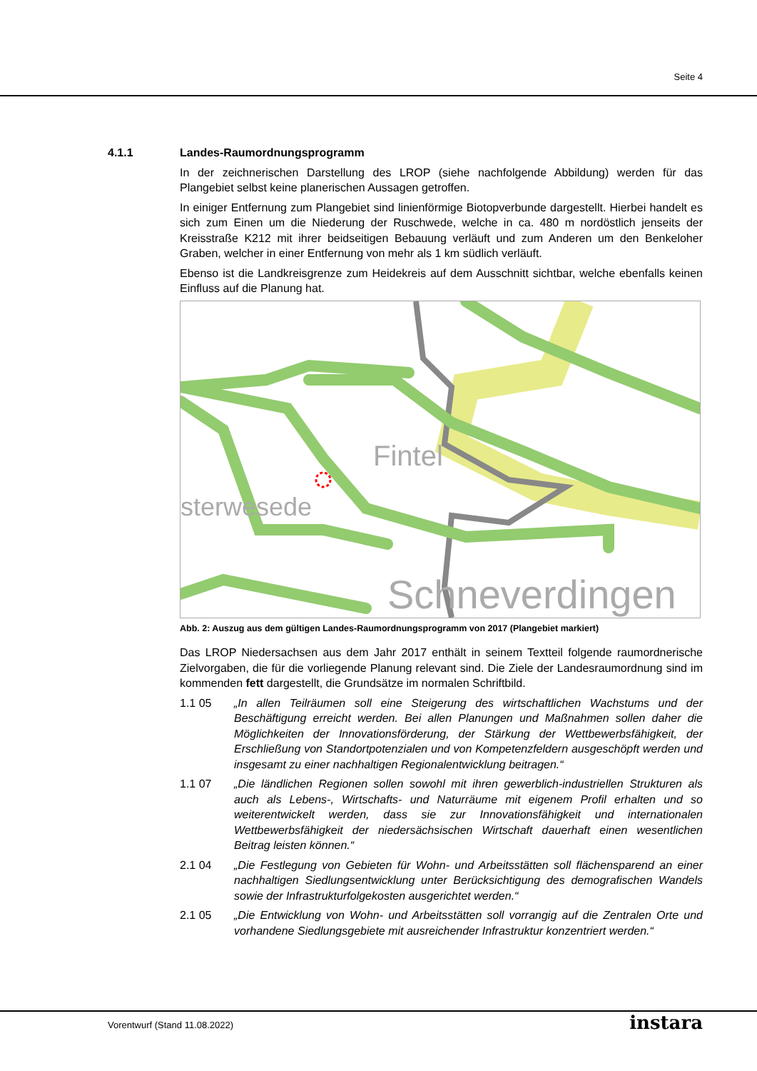Seite 4
4.1.1 Landes-Raumordnungsprogramm
In der zeichnerischen Darstellung des LROP (siehe nachfolgende Abbildung) werden für das Plangebiet selbst keine planerischen Aussagen getroffen.
In einiger Entfernung zum Plangebiet sind linienförmige Biotopverbunde dargestellt. Hierbei handelt es sich zum Einen um die Niederung der Ruschwede, welche in ca. 480 m nordöstlich jenseits der Kreisstraße K212 mit ihrer beidseitigen Bebauung verläuft und zum Anderen um den Benkeloher Graben, welcher in einer Entfernung von mehr als 1 km südlich verläuft.
Ebenso ist die Landkreisgrenze zum Heidekreis auf dem Ausschnitt sichtbar, welche ebenfalls keinen Einfluss auf die Planung hat.
Fintel
Schneverdingen
sterwesede
Abb. 2: Auszug aus dem gültigen Landes-Raumordnungsprogramm von 2017 (Plangebiet markiert)
Das LROP Niedersachsen aus dem Jahr 2017 enthält in seinem Textteil folgende raumordnerische Zielvorgaben, die für die vorliegende Planung relevant sind. Die Ziele der Landesraumordnung sind im kommenden fett dargestellt, die Grundsätze im normalen Schriftbild.
1.1 05 „In allen Teilräumen soll eine Steigerung des wirtschaftlichen Wachstums und der Beschäftigung erreicht werden. Bei allen Planungen und Maßnahmen sollen daher die Möglichkeiten der Innovationsförderung, der Stärkung der Wettbewerbsfähigkeit, der Erschließung von Standortpotenzialen und von Kompetenzfeldern ausgeschöpft werden und insgesamt zu einer nachhaltigen Regionalentwicklung beitragen.“
1.1 07 „Die ländlichen Regionen sollen sowohl mit ihren gewerblich-industriellen Strukturen als auch als Lebens-, Wirtschafts- und Naturräume mit eigenem Profil erhalten und so weiterentwickelt werden, dass sie zur Innovationsfähigkeit und internationalen Wettbewerbsfähigkeit der niedersächsischen Wirtschaft dauerhaft einen wesentlichen Beitrag leisten können.“
2.1 04 „Die Festlegung von Gebieten für Wohn- und Arbeitsstätten soll flächensparend an einer nachhaltigen Siedlungsentwicklung unter Berücksichtigung des demografischen Wandels sowie der Infrastrukturfolgekosten ausgerichtet werden.“
2.1 05 „Die Entwicklung von Wohn- und Arbeitsstätten soll vorrangig auf die Zentralen Orte und vorhandene Siedlungsgebiete mit ausreichender Infrastruktur konzentriert werden.“
Vorentwurf (Stand 11.08.2022) instara